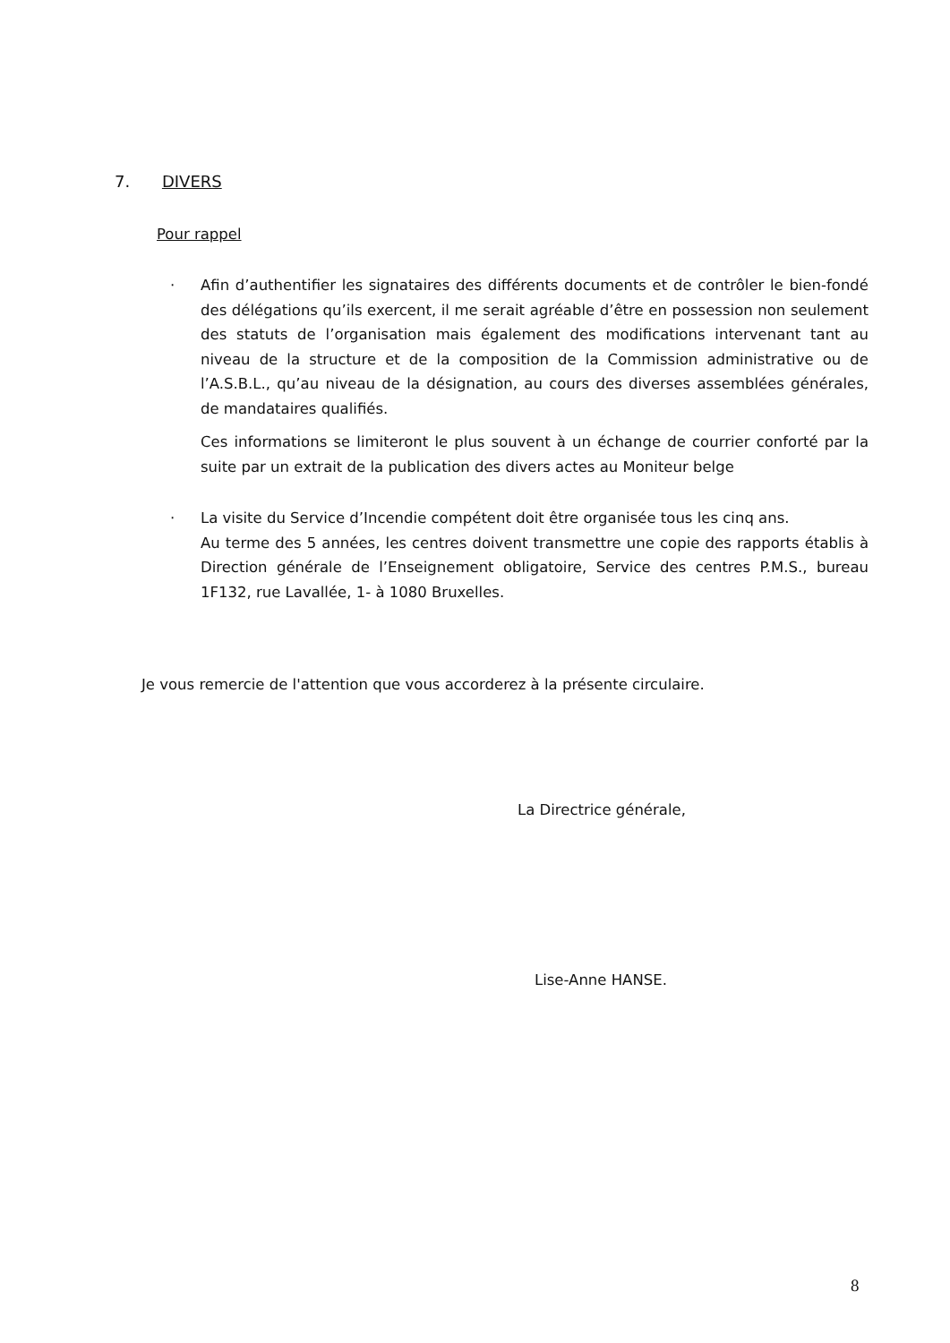7. DIVERS
Pour rappel
· Afin d’authentifier les signataires des différents documents et de contrôler le bien-fondé des délégations qu’ils exercent, il me serait agréable d’être en possession non seulement des statuts de l’organisation mais également des modifications intervenant tant au niveau de la structure et de la composition de la Commission administrative ou de l’A.S.B.L., qu’au niveau de la désignation, au cours des diverses assemblées générales, de mandataires qualifiés.
Ces informations se limiteront le plus souvent à un échange de courrier conforté par la suite par un extrait de la publication des divers actes au Moniteur belge
· La visite du Service d’Incendie compétent doit être organisée tous les cinq ans.
Au terme des 5 années, les centres doivent transmettre une copie des rapports établis à Direction générale de l’Enseignement obligatoire, Service des centres P.M.S., bureau 1F132, rue Lavallée, 1- à 1080 Bruxelles.
Je vous remercie de l'attention que vous accorderez à la présente circulaire.
La Directrice générale,
Lise-Anne HANSE.
8